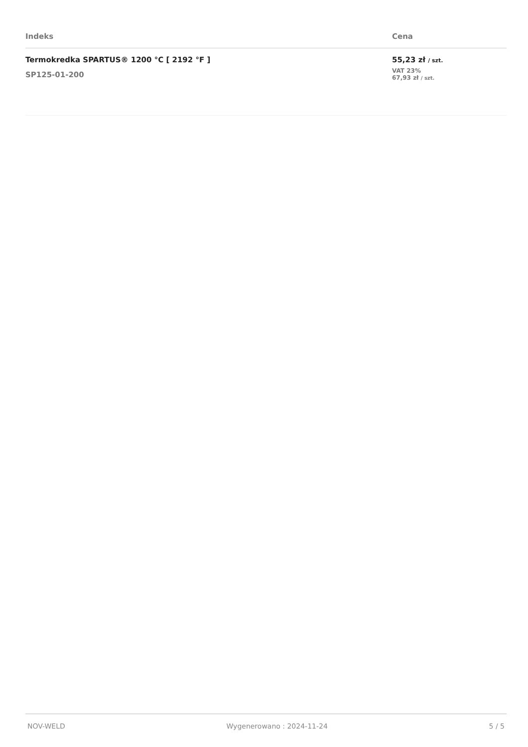| Indeks | Cena |
| --- | --- |
| Termokredka SPARTUS® 1200 °C [ 2192 °F ] SP125-01-200 | 55,23 zł / szt. VAT 23% 67,93 zł / szt. |
NOV-WELD Wygenerowano : 2024-11-24 5 / 5